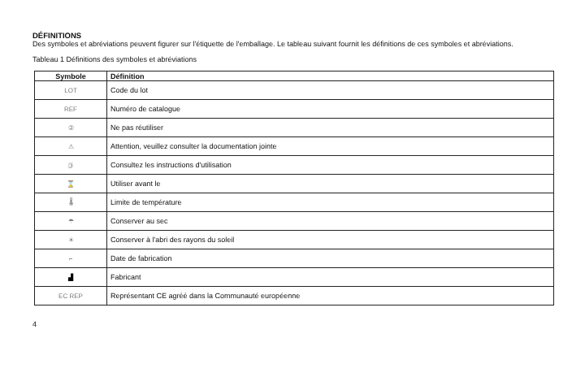DÉFINITIONS
Des symboles et abréviations peuvent figurer sur l'étiquette de l'emballage. Le tableau suivant fournit les définitions de ces symboles et abréviations.
Tableau 1 Définitions des symboles et abréviations
| Symbole | Définition |
| --- | --- |
| LOT | Code du lot |
| REF | Numéro de catalogue |
| ② | Ne pas réutiliser |
| ⚠ | Attention, veuillez consulter la documentation jointe |
| ▯i | Consultez les instructions d'utilisation |
| ⌛ | Utiliser avant le |
| 🌡 | Limite de température |
| ☂ | Conserver au sec |
| ☀ | Conserver à l'abri des rayons du soleil |
| ⌐ | Date de fabrication |
| ▟ | Fabricant |
| EC REP | Représentant CE agréé dans la Communauté européenne |
4